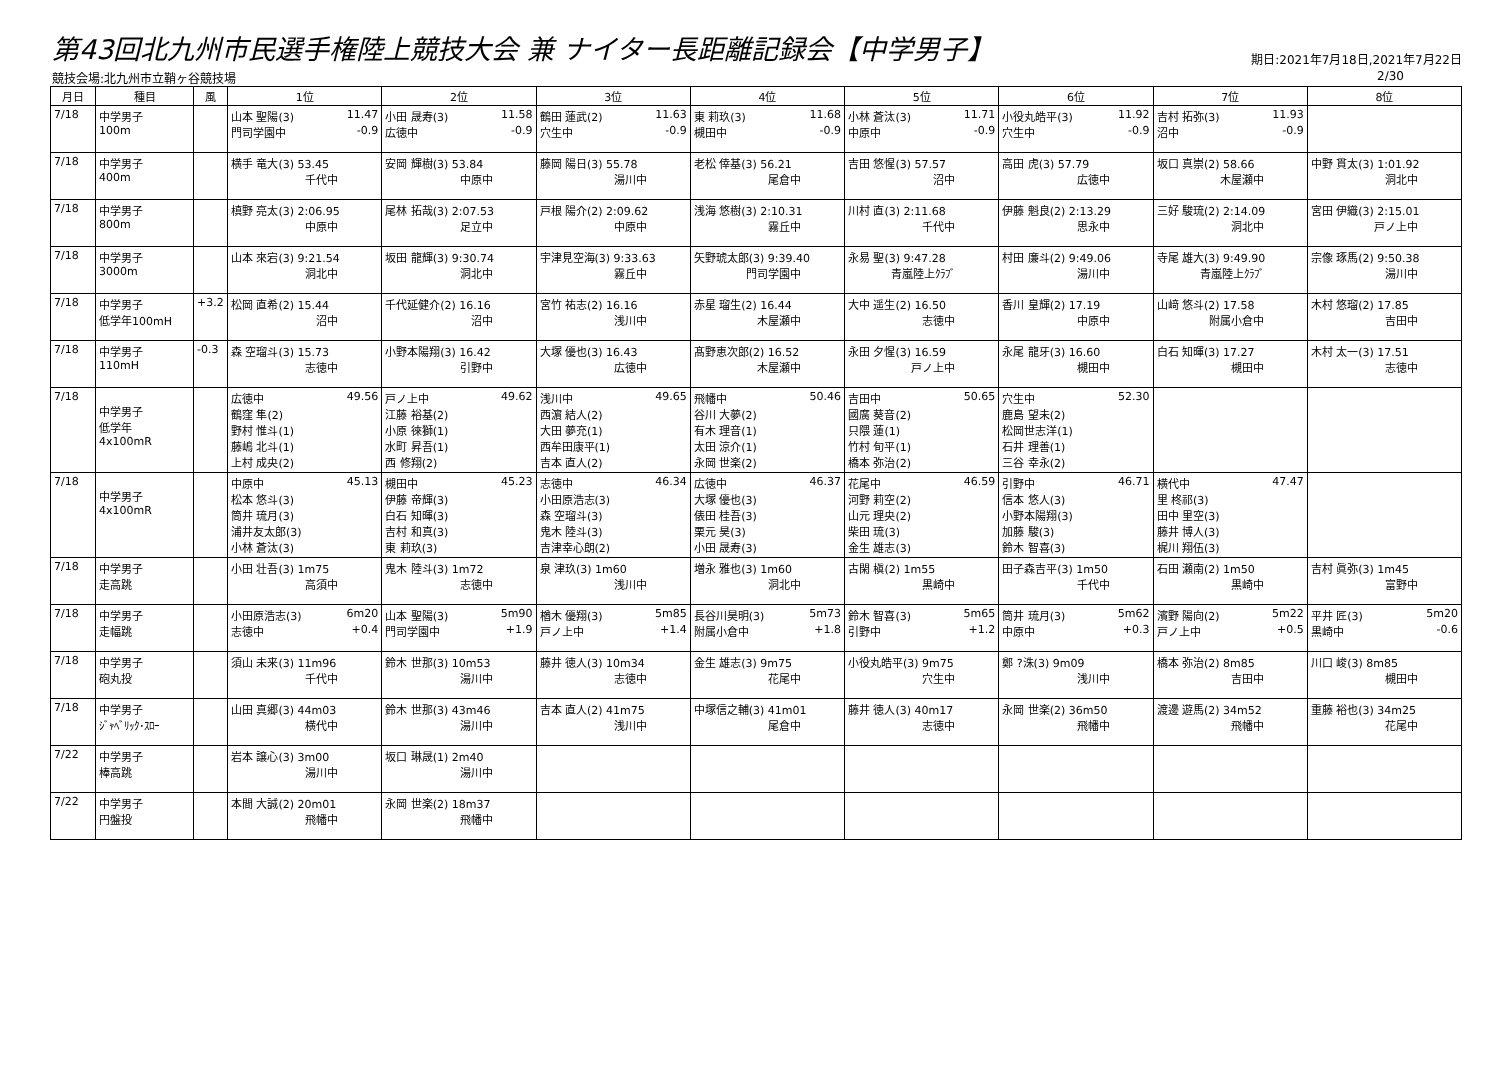第43回北九州市民選手権陸上競技大会 兼 ナイター長距離記録会【中学男子】
期日:2021年7月18日,2021年7月22日
競技会場:北九州市立鞘ヶ谷競技場 2/30
| 月日 | 種目 | 風 | 1位 | 2位 | 3位 | 4位 | 5位 | 6位 | 7位 | 8位 |
| --- | --- | --- | --- | --- | --- | --- | --- | --- | --- | --- |
| 7/18 | 中学男子 100m | | 山本 聖陽(3) 11.47 門司学園中 -0.9 | 小田 晟寿(3) 11.58 広徳中 -0.9 | 鶴田 蓮武(2) 11.63 穴生中 -0.9 | 東 莉玖(3) 11.68 槻田中 -0.9 | 小林 蒼汰(3) 11.71 中原中 -0.9 | 小役丸皓平(3) 11.92 穴生中 -0.9 | 吉村 拓弥(3) 11.93 沼中 -0.9 | |
| 7/18 | 中学男子 400m | | 横手 竜大(3) 53.45 千代中 | 安岡 輝樹(3) 53.84 中原中 | 藤岡 陽日(3) 55.78 湯川中 | 老松 倖基(3) 56.21 尾倉中 | 吉田 悠惺(3) 57.57 沼中 | 高田 虎(3) 57.79 広徳中 | 坂口 真崇(2) 58.66 木屋瀬中 | 中野 貫太(3) 1:01.92 洞北中 |
| 7/18 | 中学男子 800m | | 槙野 亮太(3) 2:06.95 中原中 | 尾林 拓哉(3) 2:07.53 足立中 | 戸根 陽介(2) 2:09.62 中原中 | 浅海 悠樹(3) 2:10.31 霧丘中 | 川村 直(3) 2:11.68 千代中 | 伊藤 魁良(2) 2:13.29 思永中 | 三好 駿琉(2) 2:14.09 洞北中 | 宮田 伊織(3) 2:15.01 戸ノ上中 |
| 7/18 | 中学男子 3000m | | 山本 來宕(3) 9:21.54 洞北中 | 坂田 龍輝(3) 9:30.74 洞北中 | 宇津見空海(3) 9:33.63 霧丘中 | 矢野琥太郎(3) 9:39.40 門司学園中 | 永易 聖(3) 9:47.28 青嵐陸上ｸﾗﾌﾞ | 村田 廉斗(2) 9:49.06 湯川中 | 寺尾 雄大(3) 9:49.90 青嵐陸上ｸﾗﾌﾞ | 宗像 琢馬(2) 9:50.38 湯川中 |
| 7/18 | 中学男子 低学年100mH | +3.2 | 松岡 直希(2) 15.44 沼中 | 千代延健介(2) 16.16 沼中 | 宮竹 祐志(2) 16.16 浅川中 | 赤星 瑠生(2) 16.44 木屋瀬中 | 大中 遥生(2) 16.50 志徳中 | 香川 皇輝(2) 17.19 中原中 | 山﨑 悠斗(2) 17.58 附属小倉中 | 木村 悠瑠(2) 17.85 吉田中 |
| 7/18 | 中学男子 110mH | -0.3 | 森 空瑠斗(3) 15.73 志徳中 | 小野本陽翔(3) 16.42 引野中 | 大塚 優也(3) 16.43 広徳中 | 髙野恵次郎(2) 16.52 木屋瀬中 | 永田 夕惺(3) 16.59 戸ノ上中 | 永尾 龍牙(3) 16.60 槻田中 | 白石 知暉(3) 17.27 槻田中 | 木村 太一(3) 17.51 志徳中 |
| 7/18 | 中学男子 低学年 4x100mR | | 広徳中 49.56 鶴窪 隼(2) 野村 惟斗(1) 藤嶋 北斗(1) 上村 成央(2) | 戸ノ上中 49.62 江藤 裕基(2) 小原 徠獅(1) 水町 昇吾(1) 西 修翔(2) | 浅川中 49.65 西濵 結人(2) 大田 夢充(1) 西牟田康平(1) 吉本 直人(2) | 飛幡中 50.46 谷川 大夢(2) 有木 理音(1) 太田 涼介(1) 永岡 世楽(2) | 吉田中 50.65 國廣 葵音(2) 只隈 蓮(1) 竹村 旬平(1) 橋本 弥治(2) | 穴生中 52.30 鹿島 望未(2) 松岡世志洋(1) 石井 理善(1) 三谷 幸永(2) | | |
| 7/18 | 中学男子 4x100mR | | 中原中 45.13 松本 悠斗(3) 筒井 琉月(3) 浦井友太郎(3) 小林 蒼汰(3) | 槻田中 45.23 伊藤 帝輝(3) 白石 知暉(3) 吉村 和真(3) 東 莉玖(3) | 志徳中 46.34 小田原浩志(3) 森 空瑠斗(3) 鬼木 陸斗(3) 吉津幸心朗(2) | 広徳中 46.37 大塚 優也(3) 俵田 桂吾(3) 栗元 昊(3) 小田 晟寿(3) | 花尾中 46.59 河野 莉空(2) 山元 理央(2) 柴田 琉(3) 金生 雄志(3) | 引野中 46.71 信本 悠人(3) 小野本陽翔(3) 加藤 駿(3) 鈴木 智喜(3) | 横代中 47.47 里 柊祁(3) 田中 里空(3) 藤井 博人(3) 梶川 翔伍(3) | |
| 7/18 | 中学男子 走高跳 | | 小田 壮吾(3) 1m75 高須中 | 鬼木 陸斗(3) 1m72 志徳中 | 泉 津玖(3) 1m60 浅川中 | 増永 雅也(3) 1m60 洞北中 | 古閑 槇(2) 1m55 黒崎中 | 田子森吉平(3) 1m50 千代中 | 石田 瀬南(2) 1m50 黒崎中 | 吉村 眞弥(3) 1m45 富野中 |
| 7/18 | 中学男子 走幅跳 | | 小田原浩志(3) 6m20 志徳中 +0.4 | 山本 聖陽(3) 5m90 門司学園中 +1.9 | 楢木 優翔(3) 5m85 戸ノ上中 +1.4 | 長谷川昊明(3) 5m73 附属小倉中 +1.8 | 鈴木 智喜(3) 5m65 引野中 +1.2 | 筒井 琉月(3) 5m62 中原中 +0.3 | 濱野 陽向(2) 5m22 戸ノ上中 +0.5 | 平井 匠(3) 5m20 黒崎中 -0.6 |
| 7/18 | 中学男子 砲丸投 | | 須山 未来(3) 11m96 千代中 | 鈴木 世那(3) 10m53 湯川中 | 藤井 徳人(3) 10m34 志徳中 | 金生 雄志(3) 9m75 花尾中 | 小役丸皓平(3) 9m75 穴生中 | 鄭 ?洙(3) 9m09 浅川中 | 橋本 弥治(2) 8m85 吉田中 | 川口 峻(3) 8m85 槻田中 |
| 7/18 | 中学男子 ｼﾞｬﾍﾞﾘｯｸ･ｽﾛｰ | | 山田 真郷(3) 44m03 横代中 | 鈴木 世那(3) 43m46 湯川中 | 吉本 直人(2) 41m75 浅川中 | 中塚信之輔(3) 41m01 尾倉中 | 藤井 徳人(3) 40m17 志徳中 | 永岡 世楽(2) 36m50 飛幡中 | 渡邊 遊馬(2) 34m52 飛幡中 | 重藤 裕也(3) 34m25 花尾中 |
| 7/22 | 中学男子 棒高跳 | | 岩本 譲心(3) 3m00 湯川中 | 坂口 琳晟(1) 2m40 湯川中 | | | | | | |
| 7/22 | 中学男子 円盤投 | | 本間 大誠(2) 20m01 飛幡中 | 永岡 世楽(2) 18m37 飛幡中 | | | | | | |